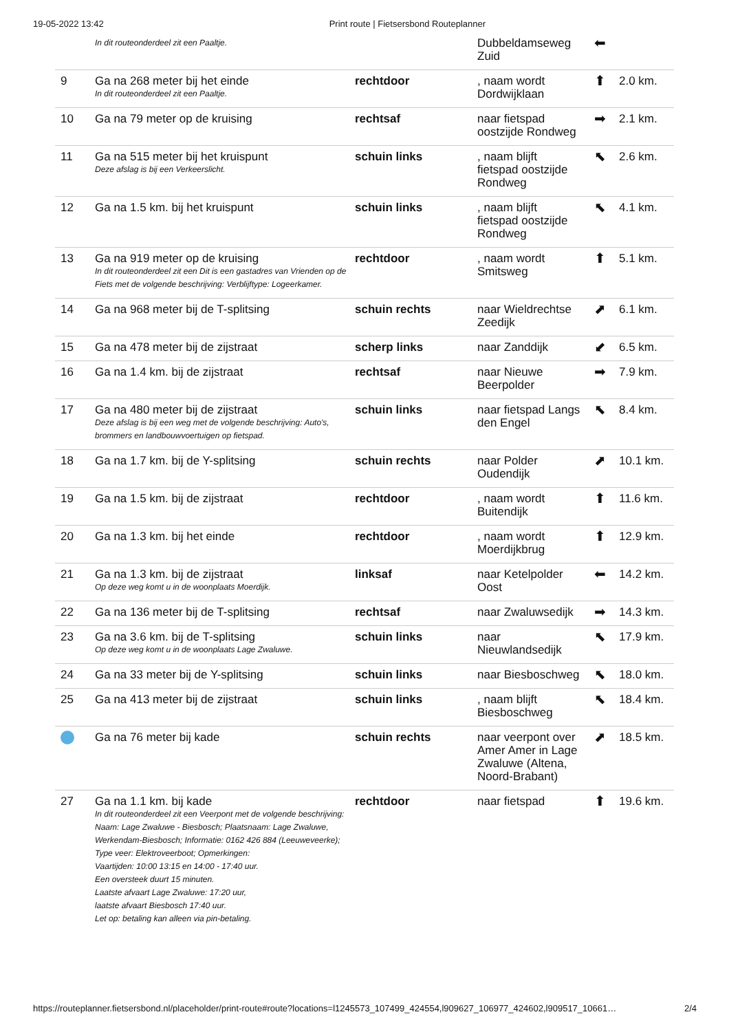19-05-2022 13:42 Print route | Fietsersbond Routeplanner
| | In dit routeonderdeel zit een Paaltje. | | Dubbeldamseweg Zuid | ⬅ | |
| 9 | Ga na 268 meter bij het einde In dit routeonderdeel zit een Paaltje. | rechtdoor | , naam wordt Dordwijklaan | ⬆ | 2.0 km. |
| 10 | Ga na 79 meter op de kruising | rechtsaf | naar fietspad oostzijde Rondweg | ➡ | 2.1 km. |
| 11 | Ga na 515 meter bij het kruispunt Deze afslag is bij een Verkeerslicht. | schuin links | , naam blijft fietspad oostzijde Rondweg | ⬉ | 2.6 km. |
| 12 | Ga na 1.5 km. bij het kruispunt | schuin links | , naam blijft fietspad oostzijde Rondweg | ⬉ | 4.1 km. |
| 13 | Ga na 919 meter op de kruising In dit routeonderdeel zit een Dit is een gastadres van Vrienden op de Fiets met de volgende beschrijving: Verblijftype: Logeerkamer. | rechtdoor | , naam wordt Smitsweg | ⬆ | 5.1 km. |
| 14 | Ga na 968 meter bij de T-splitsing | schuin rechts | naar Wieldrechtse Zeedijk | ⬈ | 6.1 km. |
| 15 | Ga na 478 meter bij de zijstraat | scherp links | naar Zanddijk | ⬋ | 6.5 km. |
| 16 | Ga na 1.4 km. bij de zijstraat | rechtsaf | naar Nieuwe Beerpolder | ➡ | 7.9 km. |
| 17 | Ga na 480 meter bij de zijstraat Deze afslag is bij een weg met de volgende beschrijving: Auto's, brommers en landbouwvoertuigen op fietspad. | schuin links | naar fietspad Langs den Engel | ⬉ | 8.4 km. |
| 18 | Ga na 1.7 km. bij de Y-splitsing | schuin rechts | naar Polder Oudendijk | ⬈ | 10.1 km. |
| 19 | Ga na 1.5 km. bij de zijstraat | rechtdoor | , naam wordt Buitendijk | ⬆ | 11.6 km. |
| 20 | Ga na 1.3 km. bij het einde | rechtdoor | , naam wordt Moerdijkbrug | ⬆ | 12.9 km. |
| 21 | Ga na 1.3 km. bij de zijstraat Op deze weg komt u in de woonplaats Moerdijk. | linksaf | naar Ketelpolder Oost | ⬅ | 14.2 km. |
| 22 | Ga na 136 meter bij de T-splitsing | rechtsaf | naar Zwaluwsedijk | ➡ | 14.3 km. |
| 23 | Ga na 3.6 km. bij de T-splitsing Op deze weg komt u in de woonplaats Lage Zwaluwe. | schuin links | naar Nieuwlandsedijk | ⬉ | 17.9 km. |
| 24 | Ga na 33 meter bij de Y-splitsing | schuin links | naar Biesboschweg | ⬉ | 18.0 km. |
| 25 | Ga na 413 meter bij de zijstraat | schuin links | , naam blijft Biesboschweg | ⬉ | 18.4 km. |
| | Ga na 76 meter bij kade | schuin rechts | naar veerpont over Amer Amer in Lage Zwaluwe (Altena, Noord-Brabant) | ⬈ | 18.5 km. |
| 27 | Ga na 1.1 km. bij kade In dit routeonderdeel zit een Veerpont met de volgende beschrijving: Naam: Lage Zwaluwe - Biesbosch; Plaatsnaam: Lage Zwaluwe, Werkendam-Biesbosch; Informatie: 0162 426 884 (Leeuweveerke); Type veer: Elektroveerboot; Opmerkingen: Vaartijden: 10:00 13:15 en 14:00 - 17:40 uur. Een oversteek duurt 15 minuten. Laatste afvaart Lage Zwaluwe: 17:20 uur, laatste afvaart Biesbosch 17:40 uur. Let op: betaling kan alleen via pin-betaling. | rechtdoor | naar fietspad | ⬆ | 19.6 km. |
https://routeplanner.fietsersbond.nl/placeholder/print-route#route?locations=l1245573_107499_424554,l909627_106977_424602,l909517_10661… 2/4